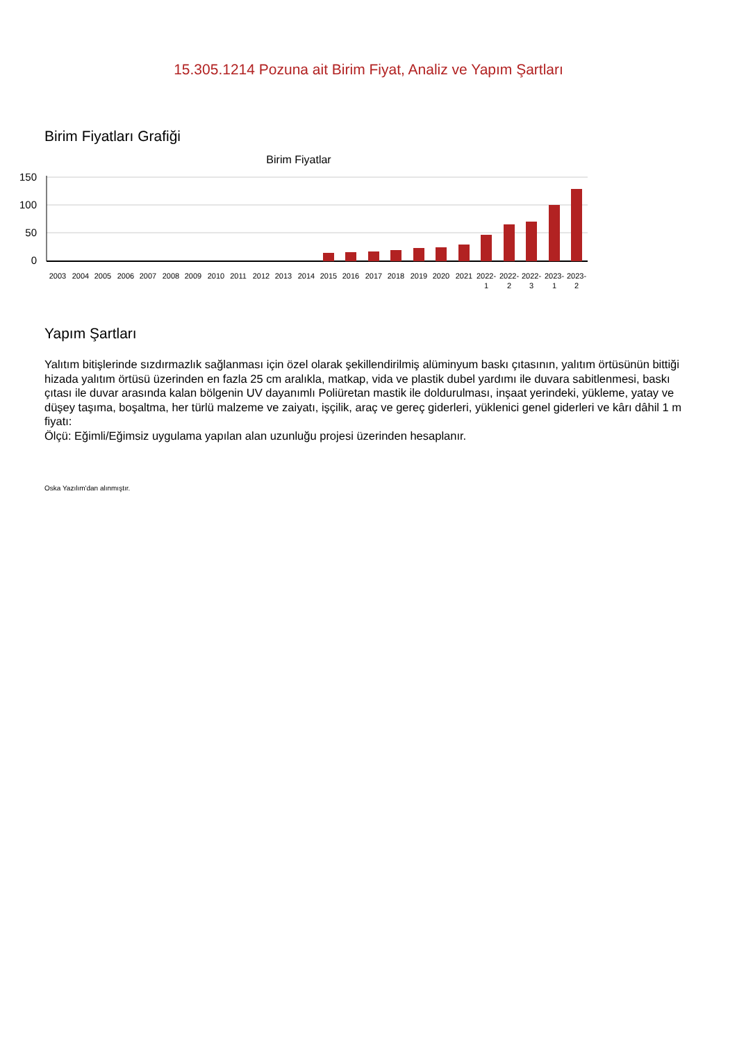15.305.1214 Pozuna ait Birim Fiyat, Analiz ve Yapım Şartları
Birim Fiyatları Grafiği
Birim Fiyatlar
150
100
50
0
2003
2004
2005
2006
2007
2008
2009
2010
2011
2012
2013
2014
2015
2016
2017
2018
2019
2020
2021
2022-
1
2022-
2
2022-
3
2023-
1
2023-
2
Yapım Şartları
Yalıtım bitişlerinde sızdırmazlık sağlanması için özel olarak şekillendirilmiş alüminyum baskı çıtasının, yalıtım örtüsünün bittiği hizada yalıtım örtüsü üzerinden en fazla 25 cm aralıkla, matkap, vida ve plastik dubel yardımı ile duvara sabitlenmesi, baskı çıtası ile duvar arasında kalan bölgenin UV dayanımlı Poliüretan mastik ile doldurulması, inşaat yerindeki, yükleme, yatay ve düşey taşıma, boşaltma, her türlü malzeme ve zaiyatı, işçilik, araç ve gereç giderleri, yüklenici genel giderleri ve kârı dâhil 1 m fiyatı:
Ölçü: Eğimli/Eğimsiz uygulama yapılan alan uzunluğu projesi üzerinden hesaplanır.
Oska Yazılım'dan alınmıştır.